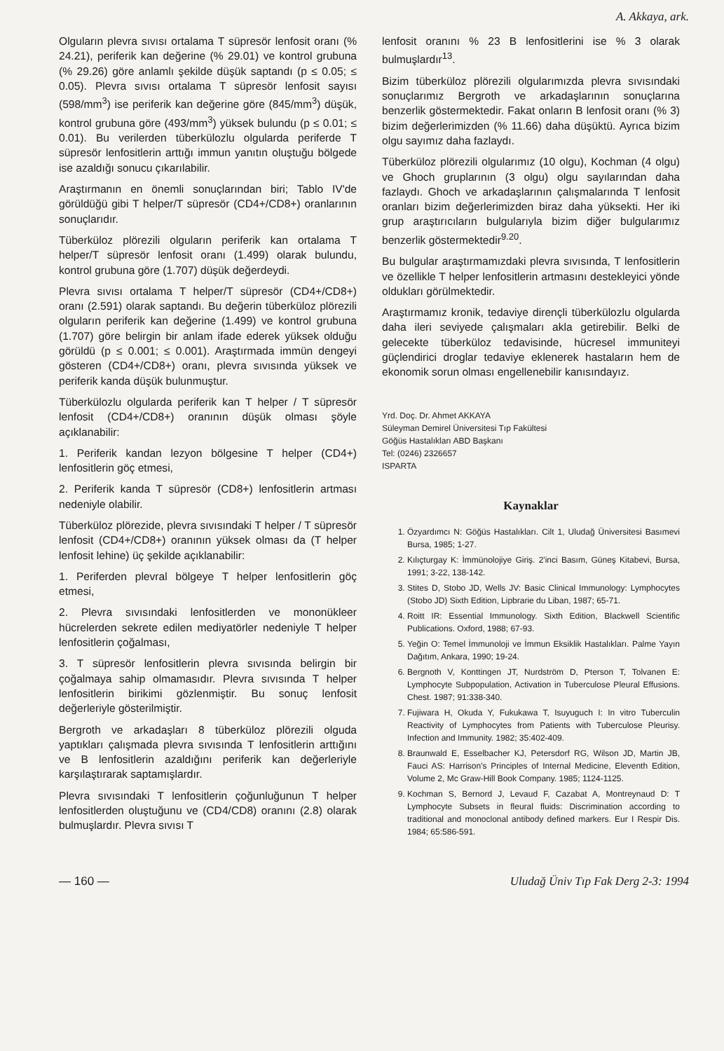A. Akkaya, ark.
Olguların plevra sıvısı ortalama T süpresör lenfosit oranı (% 24.21), periferik kan değerine (% 29.01) ve kontrol grubuna (% 29.26) göre anlamlı şekilde düşük saptandı (p ≤ 0.05; ≤ 0.05). Plevra sıvısı ortalama T süpresör lenfosit sayısı (598/mm<sup>3</sup>) ise periferik kan değerine göre (845/mm<sup>3</sup>) düşük, kontrol grubuna göre (493/mm<sup>3</sup>) yüksek bulundu (p ≤ 0.01; ≤ 0.01). Bu verilerden tüberkülozlu olgularda periferde T süpresör lenfositlerin arttığı immun yanıtın oluştuğu bölgede ise azaldığı sonucu çıkarılabilir.
Araştırmanın en önemli sonuçlarından biri; Tablo IV'de görüldüğü gibi T helper/T süpresör (CD4+/CD8+) oranlarının sonuçlarıdır.
Tüberküloz plörezili olguların periferik kan ortalama T helper/T süpresör lenfosit oranı (1.499) olarak bulundu, kontrol grubuna göre (1.707) düşük değerdeydi.
Plevra sıvısı ortalama T helper/T süpresör (CD4+/CD8+) oranı (2.591) olarak saptandı. Bu değerin tüberküloz plörezili olguların periferik kan değerine (1.499) ve kontrol grubuna (1.707) göre belirgin bir anlam ifade ederek yüksek olduğu görüldü (p ≤ 0.001; ≤ 0.001). Araştırmada immün dengeyi gösteren (CD4+/CD8+) oranı, plevra sıvısında yüksek ve periferik kanda düşük bulunmuştur.
Tüberkülozlu olgularda periferik kan T helper / T süpresör lenfosit (CD4+/CD8+) oranının düşük olması şöyle açıklanabilir:
1. Periferik kandan lezyon bölgesine T helper (CD4+) lenfositlerin göç etmesi,
2. Periferik kanda T süpresör (CD8+) lenfositlerin artması nedeniyle olabilir.
Tüberküloz plörezide, plevra sıvısındaki T helper / T süpresör lenfosit (CD4+/CD8+) oranının yüksek olması da (T helper lenfosit lehine) üç şekilde açıklanabilir:
1. Periferden plevral bölgeye T helper lenfositlerin göç etmesi,
2. Plevra sıvısındaki lenfositlerden ve mononükleer hücrelerden sekrete edilen mediyatörler nedeniyle T helper lenfositlerin çoğalması,
3. T süpresör lenfositlerin plevra sıvısında belirgin bir çoğalmaya sahip olmamasıdır. Plevra sıvısında T helper lenfositlerin birikimi gözlenmiştir. Bu sonuç lenfosit değerleriyle gösterilmiştir.
Bergroth ve arkadaşları 8 tüberküloz plörezili olguda yaptıkları çalışmada plevra sıvısında T lenfositlerin arttığını ve B lenfositlerin azaldığını periferik kan değerleriyle karşılaştırarak saptamışlardır.
Plevra sıvısındaki T lenfositlerin çoğunluğunun T helper lenfositlerden oluştuğunu ve (CD4/CD8) oranını (2.8) olarak bulmuşlardır. Plevra sıvısı T
lenfosit oranını % 23 B lenfositlerini ise % 3 olarak bulmuşlardır<sup>13</sup>.
Bizim tüberküloz plörezili olgularımızda plevra sıvısındaki sonuçlarımız Bergroth ve arkadaşlarının sonuçlarına benzerlik göstermektedir. Fakat onların B lenfosit oranı (% 3) bizim değerlerimizden (% 11.66) daha düşüktü. Ayrıca bizim olgu sayımız daha fazlaydı.
Tüberküloz plörezili olgularımız (10 olgu), Kochman (4 olgu) ve Ghoch gruplarının (3 olgu) olgu sayılarından daha fazlaydı. Ghoch ve arkadaşlarının çalışmalarında T lenfosit oranları bizim değerlerimizden biraz daha yüksekti. Her iki grup araştırıcıların bulgularıyla bizim diğer bulgularımız benzerlik göstermektedir<sup>9.20</sup>.
Bu bulgular araştırmamızdaki plevra sıvısında, T lenfositlerin ve özellikle T helper lenfositlerin artmasını destekleyici yönde oldukları görülmektedir.
Araştırmamız kronik, tedaviye dirençli tüberkülozlu olgularda daha ileri seviyede çalışmaları akla getirebilir. Belki de gelecekte tüberküloz tedavisinde, hücresel immuniteyi güçlendirici droglar tedaviye eklenerek hastaların hem de ekonomik sorun olması engellenebilir kanısındayız.
Yrd. Doç. Dr. Ahmet AKKAYA
Süleyman Demirel Üniversitesi Tıp Fakültesi
Göğüs Hastalıkları ABD Başkanı
Tel: (0246) 2326657
ISPARTA
Kaynaklar
1. Özyardımcı N: Göğüs Hastalıkları. Cilt 1, Uludağ Üniversitesi Basımevi Bursa, 1985; 1-27.
2. Kılıçturgay K: İmmünolojiye Giriş. 2'inci Basım, Güneş Kitabevi, Bursa, 1991; 3-22, 138-142.
3. Stites D, Stobo JD, Wells JV: Basic Clinical Immunology: Lymphocytes (Stobo JD) Sixth Edition, Lipbrarie du Liban, 1987; 65-71.
4. Roitt IR: Essential Immunology. Sixth Edition, Blackwell Scientific Publications. Oxford, 1988; 67-93.
5. Yeğin O: Temel İmmunoloji ve İmmun Eksiklik Hastalıkları. Palme Yayın Dağıtım, Ankara, 1990; 19-24.
6. Bergnoth V, Konttingen JT, Nurdström D, Pterson T, Tolvanen E: Lymphocyte Subpopulation, Activation in Tuberculose Pleural Effusions. Chest. 1987; 91:338-340.
7. Fujiwara H, Okuda Y, Fukukawa T, Isuyuguch I: In vitro Tuberculin Reactivity of Lymphocytes from Patients with Tuberculose Pleurisy. Infection and Immunity. 1982; 35:402-409.
8. Braunwald E, Esselbacher KJ, Petersdorf RG, Wilson JD, Martin JB, Fauci AS: Harrison's Principles of Internal Medicine, Eleventh Edition, Volume 2, Mc Graw-Hill Book Company. 1985; 1124-1125.
9. Kochman S, Bernord J, Levaud F, Cazabat A, Montreynaud D: T Lymphocyte Subsets in fleural fluids: Discrimination according to traditional and monoclonal antibody defined markers. Eur I Respir Dis. 1984; 65:586-591.
— 160 — Uludağ Üniv Tıp Fak Derg 2-3: 1994